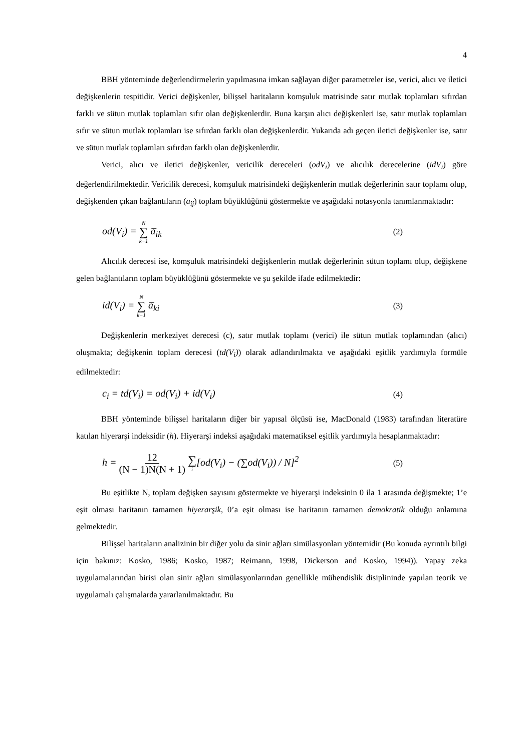4
BBH yönteminde değerlendirmelerin yapılmasına imkan sağlayan diğer parametreler ise, verici, alıcı ve iletici değişkenlerin tespitidir. Verici değişkenler, bilişsel haritaların komşuluk matrisinde satır mutlak toplamları sıfırdan farklı ve sütun mutlak toplamları sıfır olan değişkenlerdir. Buna karşın alıcı değişkenleri ise, satır mutlak toplamları sıfır ve sütun mutlak toplamları ise sıfırdan farklı olan değişkenlerdir. Yukarıda adı geçen iletici değişkenler ise, satır ve sütun mutlak toplamları sıfırdan farklı olan değişkenlerdir.
Verici, alıcı ve iletici değişkenler, vericilik dereceleri (odV<sub>i</sub>) ve alıcılık derecelerine (idV<sub>i</sub>) göre değerlendirilmektedir. Vericilik derecesi, komşuluk matrisindeki değişkenlerin mutlak değerlerinin satır toplamı olup, değişkenden çıkan bağlantıların (a<sub>ij</sub>) toplam büyüklüğünü göstermekte ve aşağıdaki notasyonla tanımlanmaktadır:
od(V<sub>i</sub>) = N ∑ k−1 a̅<sub>ik</sub> (2)
Alıcılık derecesi ise, komşuluk matrisindeki değişkenlerin mutlak değerlerinin sütun toplamı olup, değişkene gelen bağlantıların toplam büyüklüğünü göstermekte ve şu şekilde ifade edilmektedir:
id(V<sub>i</sub>) = N ∑ k−1 a̅<sub>ki</sub> (3)
Değişkenlerin merkeziyet derecesi (c), satır mutlak toplamı (verici) ile sütun mutlak toplamından (alıcı) oluşmakta; değişkenin toplam derecesi (td(V<sub>i</sub>)) olarak adlandırılmakta ve aşağıdaki eşitlik yardımıyla formüle edilmektedir:
c<sub>i</sub> = td(V<sub>i</sub>) = od(V<sub>i</sub>) + id(V<sub>i</sub>) (4)
BBH yönteminde bilişsel haritaların diğer bir yapısal ölçüsü ise, MacDonald (1983) tarafından literatüre katılan hiyerarşi indeksidir (h). Hiyerarşi indeksi aşağıdaki matematiksel eşitlik yardımıyla hesaplanmaktadır:
h = 12 (N − 1)N(N + 1) ∑ i[od(V<sub>i</sub>) − (∑od(V<sub>i</sub>)) / N]<sup>2</sup> (5)
Bu eşitlikte N, toplam değişken sayısını göstermekte ve hiyerarşi indeksinin 0 ila 1 arasında değişmekte; 1’e eşit olması haritanın tamamen hiyerarşik, 0’a eşit olması ise haritanın tamamen demokratik olduğu anlamına gelmektedir.
Bilişsel haritaların analizinin bir diğer yolu da sinir ağları simülasyonları yöntemidir (Bu konuda ayrıntılı bilgi için bakınız: Kosko, 1986; Kosko, 1987; Reimann, 1998, Dickerson and Kosko, 1994)). Yapay zeka uygulamalarından birisi olan sinir ağları simülasyonlarından genellikle mühendislik disiplininde yapılan teorik ve uygulamalı çalışmalarda yararlanılmaktadır. Bu